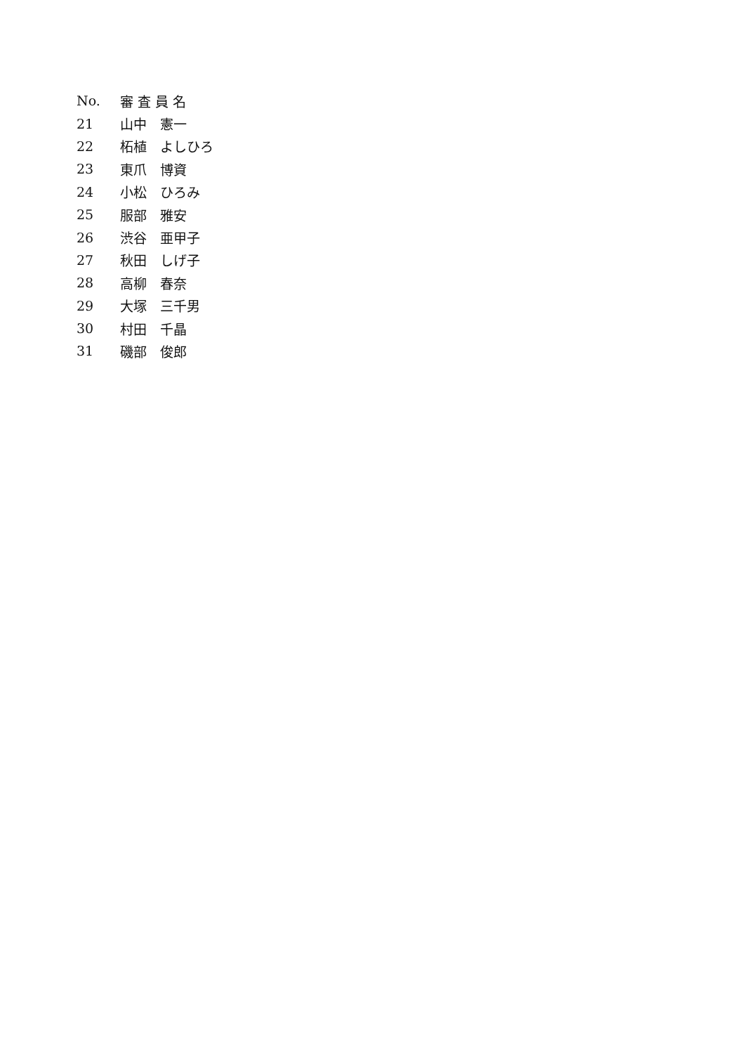| No. | 審 査 員 名 |
| --- | --- |
| 21 | 山中 憲一 |
| 22 | 柘植 よしひろ |
| 23 | 東爪 博資 |
| 24 | 小松 ひろみ |
| 25 | 服部 雅安 |
| 26 | 渋谷 亜甲子 |
| 27 | 秋田 しげ子 |
| 28 | 高柳 春奈 |
| 29 | 大塚 三千男 |
| 30 | 村田 千晶 |
| 31 | 磯部 俊郎 |